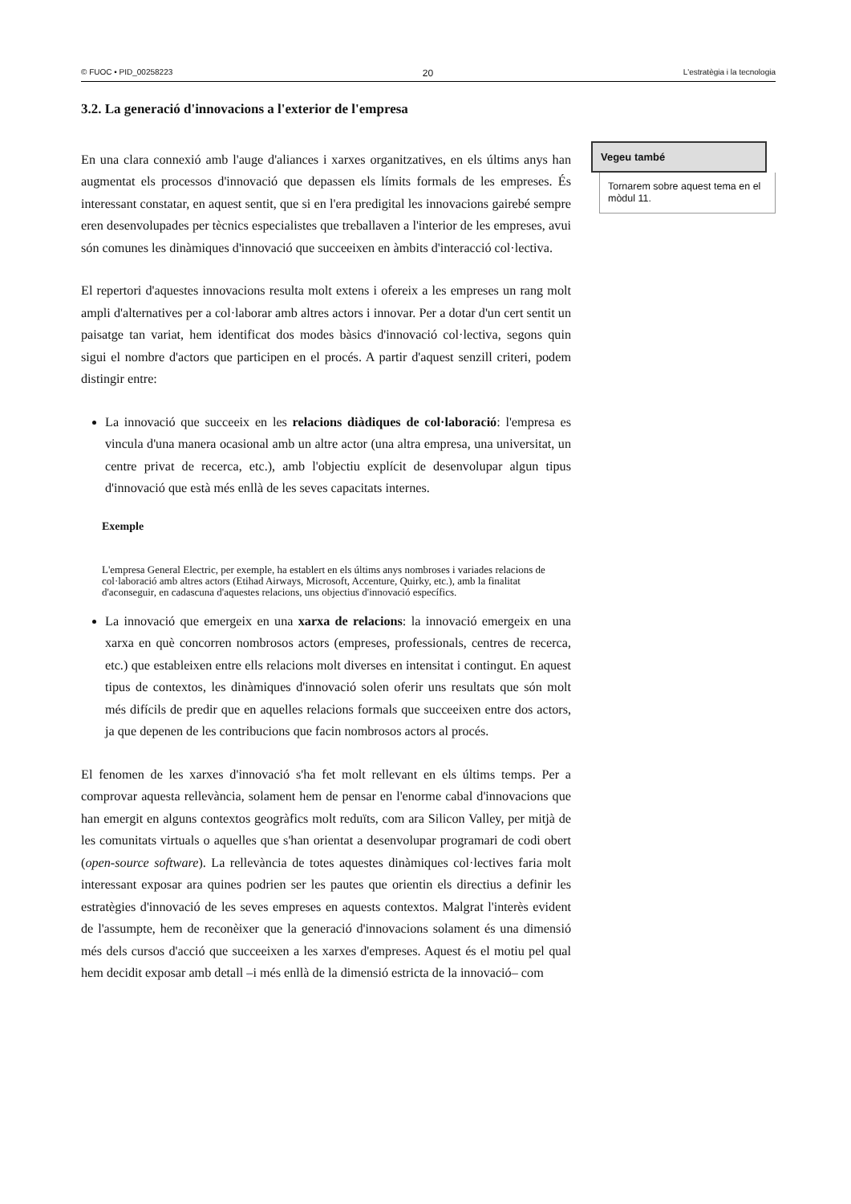© FUOC • PID_00258223 20 L'estratègia i la tecnologia
3.2. La generació d'innovacions a l'exterior de l'empresa
En una clara connexió amb l'auge d'aliances i xarxes organitzatives, en els últims anys han augmentat els processos d'innovació que depassen els límits formals de les empreses. És interessant constatar, en aquest sentit, que si en l'era predigital les innovacions gairebé sempre eren desenvolupades per tècnics especialistes que treballaven a l'interior de les empreses, avui són comunes les dinàmiques d'innovació que succeeixen en àmbits d'interacció col·lectiva.
El repertori d'aquestes innovacions resulta molt extens i ofereix a les empreses un rang molt ampli d'alternatives per a col·laborar amb altres actors i innovar. Per a dotar d'un cert sentit un paisatge tan variat, hem identificat dos modes bàsics d'innovació col·lectiva, segons quin sigui el nombre d'actors que participen en el procés. A partir d'aquest senzill criteri, podem distingir entre:
La innovació que succeeix en les relacions diàdiques de col·laboració: l'empresa es vincula d'una manera ocasional amb un altre actor (una altra empresa, una universitat, un centre privat de recerca, etc.), amb l'objectiu explícit de desenvolupar algun tipus d'innovació que està més enllà de les seves capacitats internes.
Exemple
L'empresa General Electric, per exemple, ha establert en els últims anys nombroses i variades relacions de col·laboració amb altres actors (Etihad Airways, Microsoft, Accenture, Quirky, etc.), amb la finalitat d'aconseguir, en cadascuna d'aquestes relacions, uns objectius d'innovació específics.
La innovació que emergeix en una xarxa de relacions: la innovació emergeix en una xarxa en què concorren nombrosos actors (empreses, professionals, centres de recerca, etc.) que estableixen entre ells relacions molt diverses en intensitat i contingut. En aquest tipus de contextos, les dinàmiques d'innovació solen oferir uns resultats que són molt més difícils de predir que en aquelles relacions formals que succeeixen entre dos actors, ja que depenen de les contribucions que facin nombrosos actors al procés.
El fenomen de les xarxes d'innovació s'ha fet molt rellevant en els últims temps. Per a comprovar aquesta rellevància, solament hem de pensar en l'enorme cabal d'innovacions que han emergit en alguns contextos geogràfics molt reduïts, com ara Silicon Valley, per mitjà de les comunitats virtuals o aquelles que s'han orientat a desenvolupar programari de codi obert (open-source software). La rellevància de totes aquestes dinàmiques col·lectives faria molt interessant exposar ara quines podrien ser les pautes que orientin els directius a definir les estratègies d'innovació de les seves empreses en aquests contextos. Malgrat l'interès evident de l'assumpte, hem de reconèixer que la generació d'innovacions solament és una dimensió més dels cursos d'acció que succeeixen a les xarxes d'empreses. Aquest és el motiu pel qual hem decidit exposar amb detall –i més enllà de la dimensió estricta de la innovació– com
Vegeu també
Tornarem sobre aquest tema en el mòdul 11.